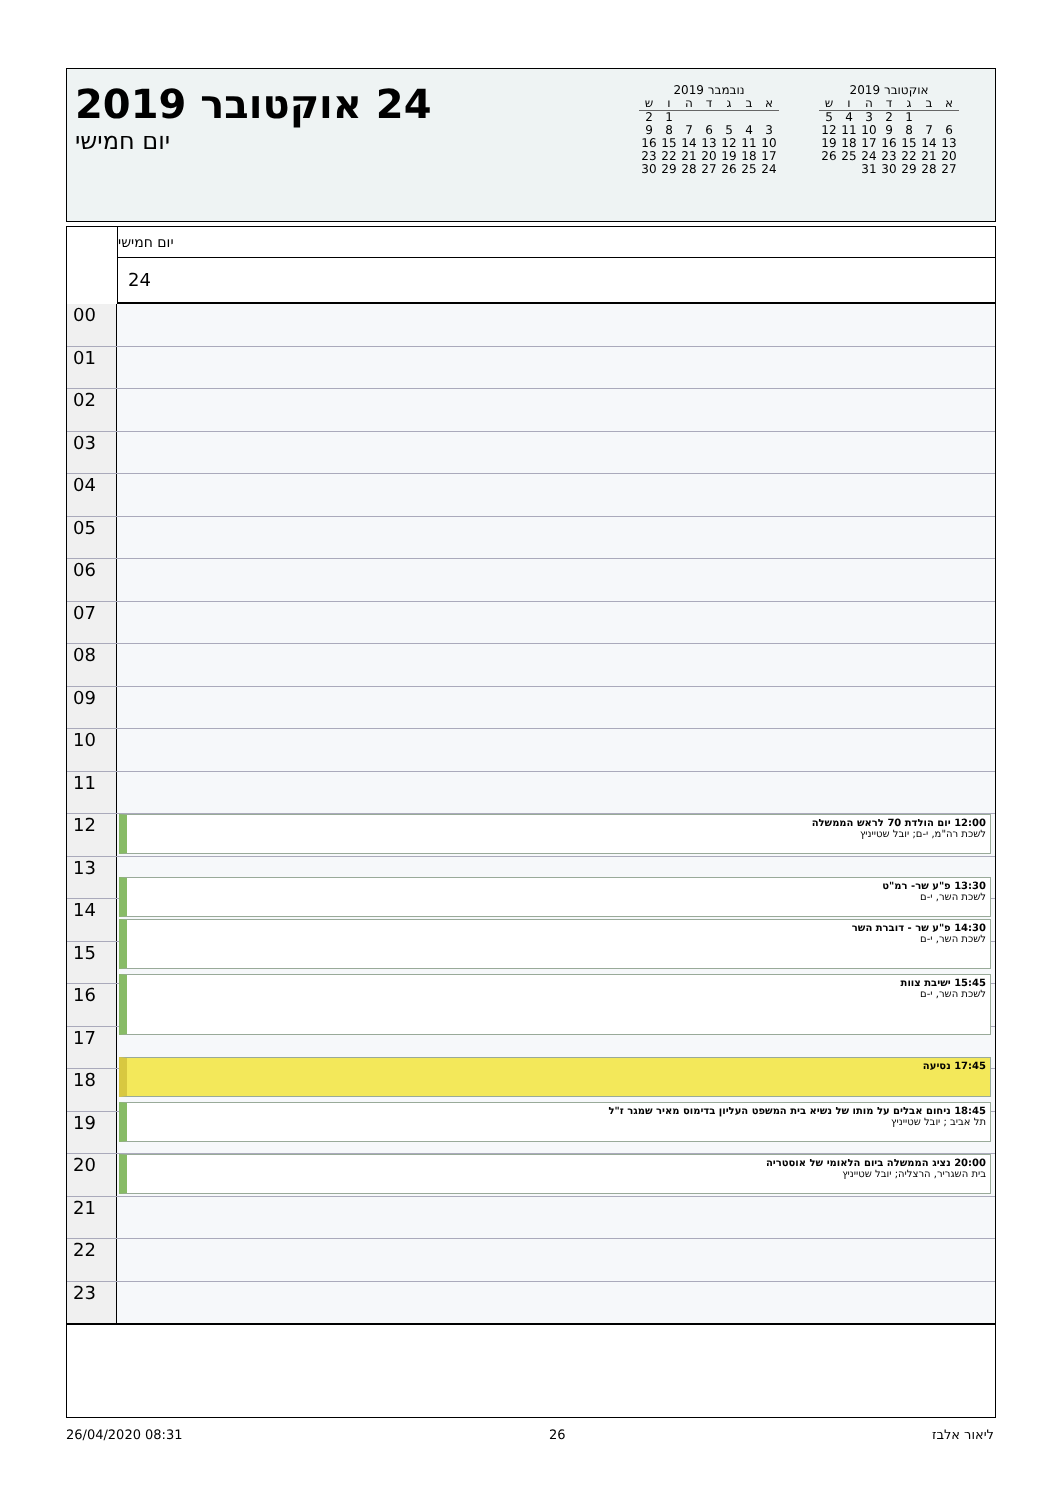24 אוקטובר 2019
יום חמישי
נובמבר 2019
| א | ב | ג | ד | ה | ו | ש |
| --- | --- | --- | --- | --- | --- | --- |
| | | | | | 1 | 2 |
| 3 | 4 | 5 | 6 | 7 | 8 | 9 |
| 10 | 11 | 12 | 13 | 14 | 15 | 16 |
| 17 | 18 | 19 | 20 | 21 | 22 | 23 |
| 24 | 25 | 26 | 27 | 28 | 29 | 30 |
אוקטובר 2019
| א | ב | ג | ד | ה | ו | ש |
| --- | --- | --- | --- | --- | --- | --- |
| | | 1 | 2 | 3 | 4 | 5 |
| 6 | 7 | 8 | 9 | 10 | 11 | 12 |
| 13 | 14 | 15 | 16 | 17 | 18 | 19 |
| 20 | 21 | 22 | 23 | 24 | 25 | 26 |
| 27 | 28 | 29 | 30 | 31 | | |
יום חמישי
24
00
01
02
03
04
05
06
07
08
09
10
11
12
12:00 יום הולדת 70 לראש הממשלה
לשכת רה"מ, י-ם; יובל שטייניץ
13
13:30 פ"ע שר- רמ"ט
לשכת השר, י-ם
14
14:30 פ"ע שר - דוברת השר
לשכת השר, י-ם
15
16
15:45 ישיבת צוות
לשכת השר, י-ם
17
17:45 נסיעה
18
19
18:45 ניחום אבלים על מותו של נשיא בית המשפט העליון בדימוס מאיר שמגר ז"ל
תל אביב ; יובל שטייניץ
20
20:00 נציג הממשלה ביום הלאומי של אוסטריה
בית השגריר, הרצליה; יובל שטייניץ
21
22
23
26/04/2020 08:31 26 ליאור אלבז